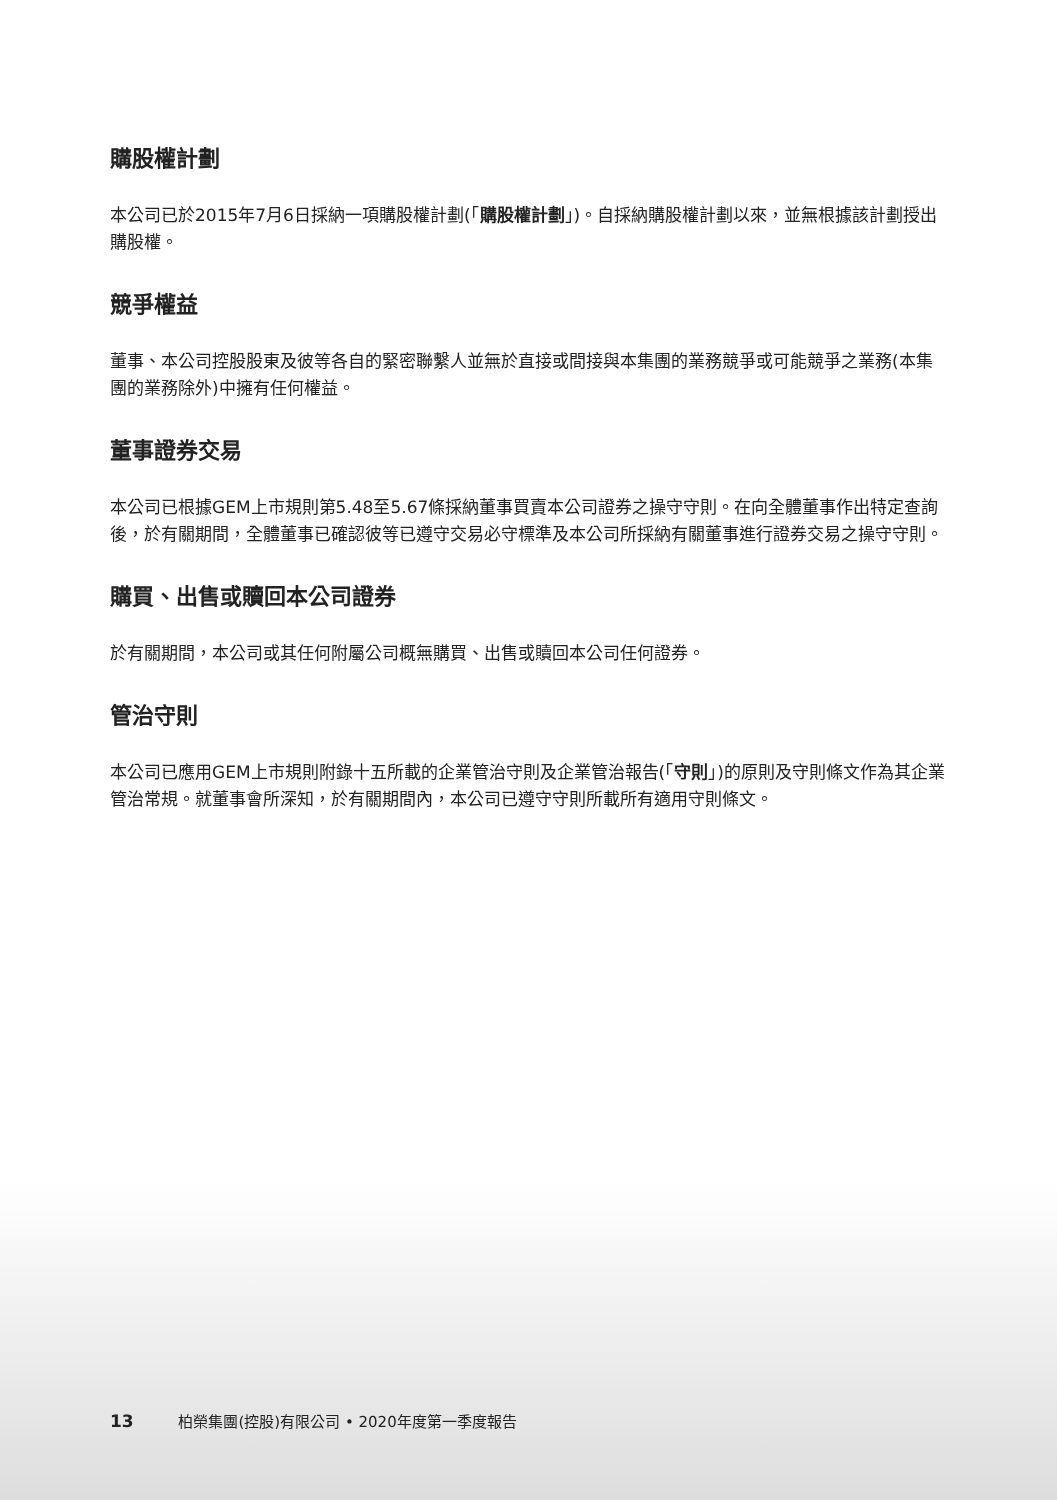購股權計劃
本公司已於2015年7月6日採納一項購股權計劃(「購股權計劃」)。自採納購股權計劃以來，並無根據該計劃授出購股權。
競爭權益
董事、本公司控股股東及彼等各自的緊密聯繫人並無於直接或間接與本集團的業務競爭或可能競爭之業務(本集團的業務除外)中擁有任何權益。
董事證券交易
本公司已根據GEM上市規則第5.48至5.67條採納董事買賣本公司證券之操守守則。在向全體董事作出特定查詢後，於有關期間，全體董事已確認彼等已遵守交易必守標準及本公司所採納有關董事進行證券交易之操守守則。
購買、出售或贖回本公司證券
於有關期間，本公司或其任何附屬公司概無購買、出售或贖回本公司任何證券。
管治守則
本公司已應用GEM上市規則附錄十五所載的企業管治守則及企業管治報告(「守則」)的原則及守則條文作為其企業管治常規。就董事會所深知，於有關期間內，本公司已遵守守則所載所有適用守則條文。
13 柏榮集團(控股)有限公司 • 2020年度第一季度報告